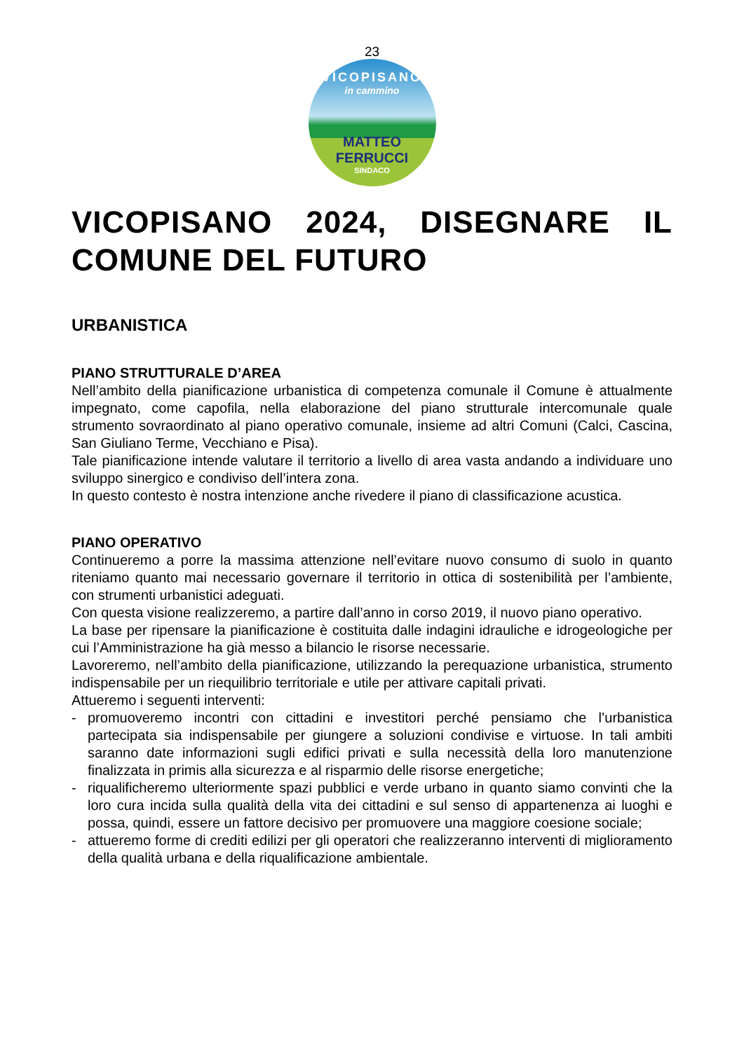23
VICOPISANO
in cammino
MATTEO FERRUCCI
SINDACO
VICOPISANO 2024, DISEGNARE IL COMUNE DEL FUTURO
URBANISTICA
PIANO STRUTTURALE D’AREA
Nell’ambito della pianificazione urbanistica di competenza comunale il Comune è attualmente impegnato, come capofila, nella elaborazione del piano strutturale intercomunale quale strumento sovraordinato al piano operativo comunale, insieme ad altri Comuni (Calci, Cascina, San Giuliano Terme, Vecchiano e Pisa).
Tale pianificazione intende valutare il territorio a livello di area vasta andando a individuare uno sviluppo sinergico e condiviso dell’intera zona.
In questo contesto è nostra intenzione anche rivedere il piano di classificazione acustica.
PIANO OPERATIVO
Continueremo a porre la massima attenzione nell’evitare nuovo consumo di suolo in quanto riteniamo quanto mai necessario governare il territorio in ottica di sostenibilità per l’ambiente, con strumenti urbanistici adeguati.
Con questa visione realizzeremo, a partire dall’anno in corso 2019, il nuovo piano operativo.
La base per ripensare la pianificazione è costituita dalle indagini idrauliche e idrogeologiche per cui l’Amministrazione ha già messo a bilancio le risorse necessarie.
Lavoreremo, nell’ambito della pianificazione, utilizzando la perequazione urbanistica, strumento indispensabile per un riequilibrio territoriale e utile per attivare capitali privati.
Attueremo i seguenti interventi:
- promuoveremo incontri con cittadini e investitori perché pensiamo che l’urbanistica partecipata sia indispensabile per giungere a soluzioni condivise e virtuose. In tali ambiti saranno date informazioni sugli edifici privati e sulla necessità della loro manutenzione finalizzata in primis alla sicurezza e al risparmio delle risorse energetiche;
- riqualificheremo ulteriormente spazi pubblici e verde urbano in quanto siamo convinti che la loro cura incida sulla qualità della vita dei cittadini e sul senso di appartenenza ai luoghi e possa, quindi, essere un fattore decisivo per promuovere una maggiore coesione sociale;
- attueremo forme di crediti edilizi per gli operatori che realizzeranno interventi di miglioramento della qualità urbana e della riqualificazione ambientale.